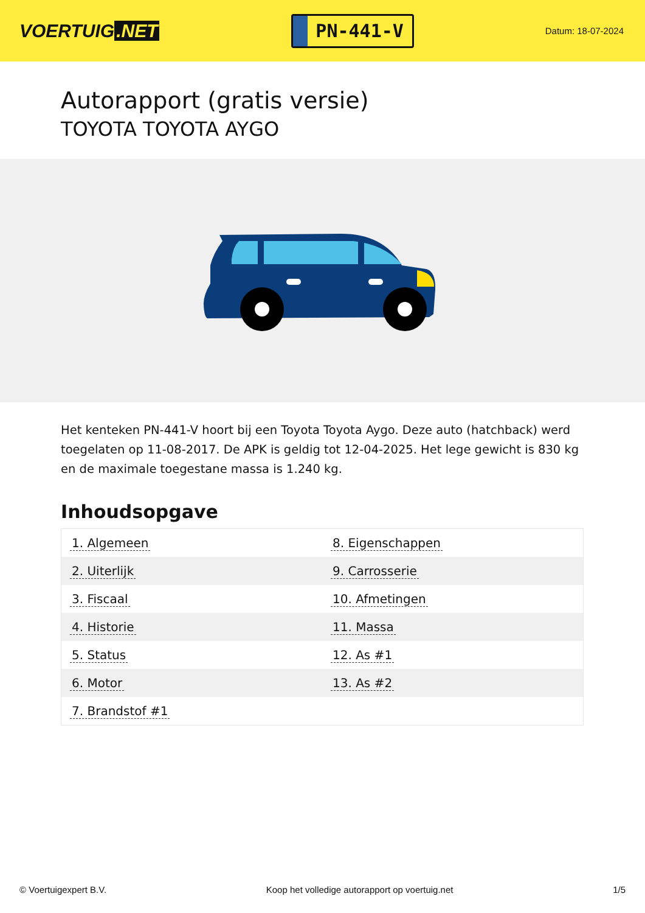VOERTUIG.NET
PN-441-V
Datum: 18-07-2024
Autorapport (gratis versie)
TOYOTA TOYOTA AYGO
Het kenteken PN-441-V hoort bij een Toyota Toyota Aygo. Deze auto (hatchback) werd toegelaten op 11-08-2017. De APK is geldig tot 12-04-2025. Het lege gewicht is 830 kg en de maximale toegestane massa is 1.240 kg.
Inhoudsopgave
| 1. Algemeen | 8. Eigenschappen |
| 2. Uiterlijk | 9. Carrosserie |
| 3. Fiscaal | 10. Afmetingen |
| 4. Historie | 11. Massa |
| 5. Status | 12. As #1 |
| 6. Motor | 13. As #2 |
| 7. Brandstof #1 | |
© Voertuigexpert B.V. Koop het volledige autorapport op voertuig.net
1/5